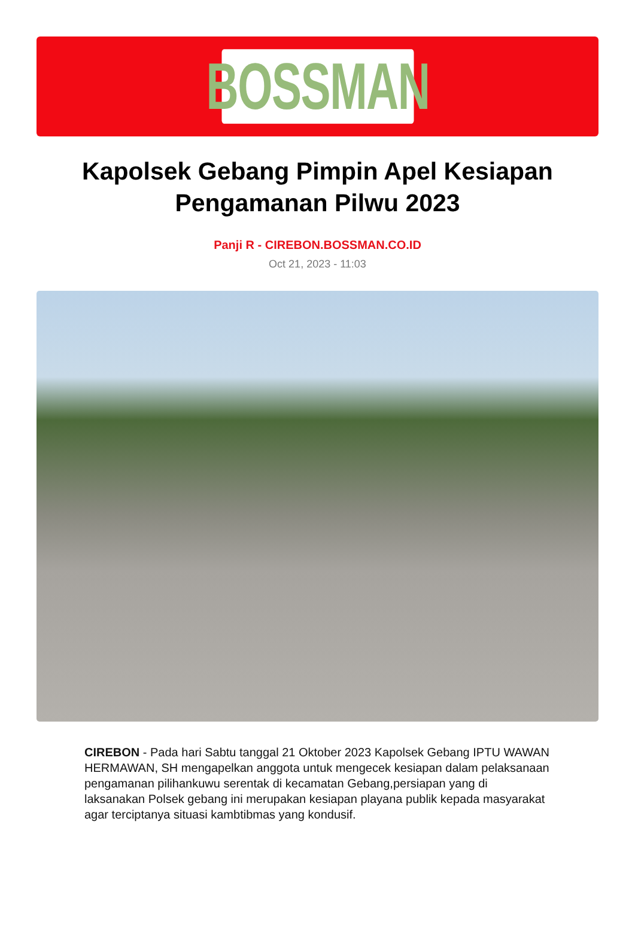BOSSMAN
Kapolsek Gebang Pimpin Apel Kesiapan Pengamanan Pilwu 2023
Panji R - CIREBON.BOSSMAN.CO.ID
Oct 21, 2023 - 11:03
CIREBON - Pada hari Sabtu tanggal 21 Oktober 2023 Kapolsek Gebang IPTU WAWAN HERMAWAN, SH mengapelkan anggota untuk mengecek kesiapan dalam pelaksanaan pengamanan pilihankuwu serentak di kecamatan Gebang,persiapan yang di laksanakan Polsek gebang ini merupakan kesiapan playana publik kepada masyarakat agar terciptanya situasi kambtibmas yang kondusif.